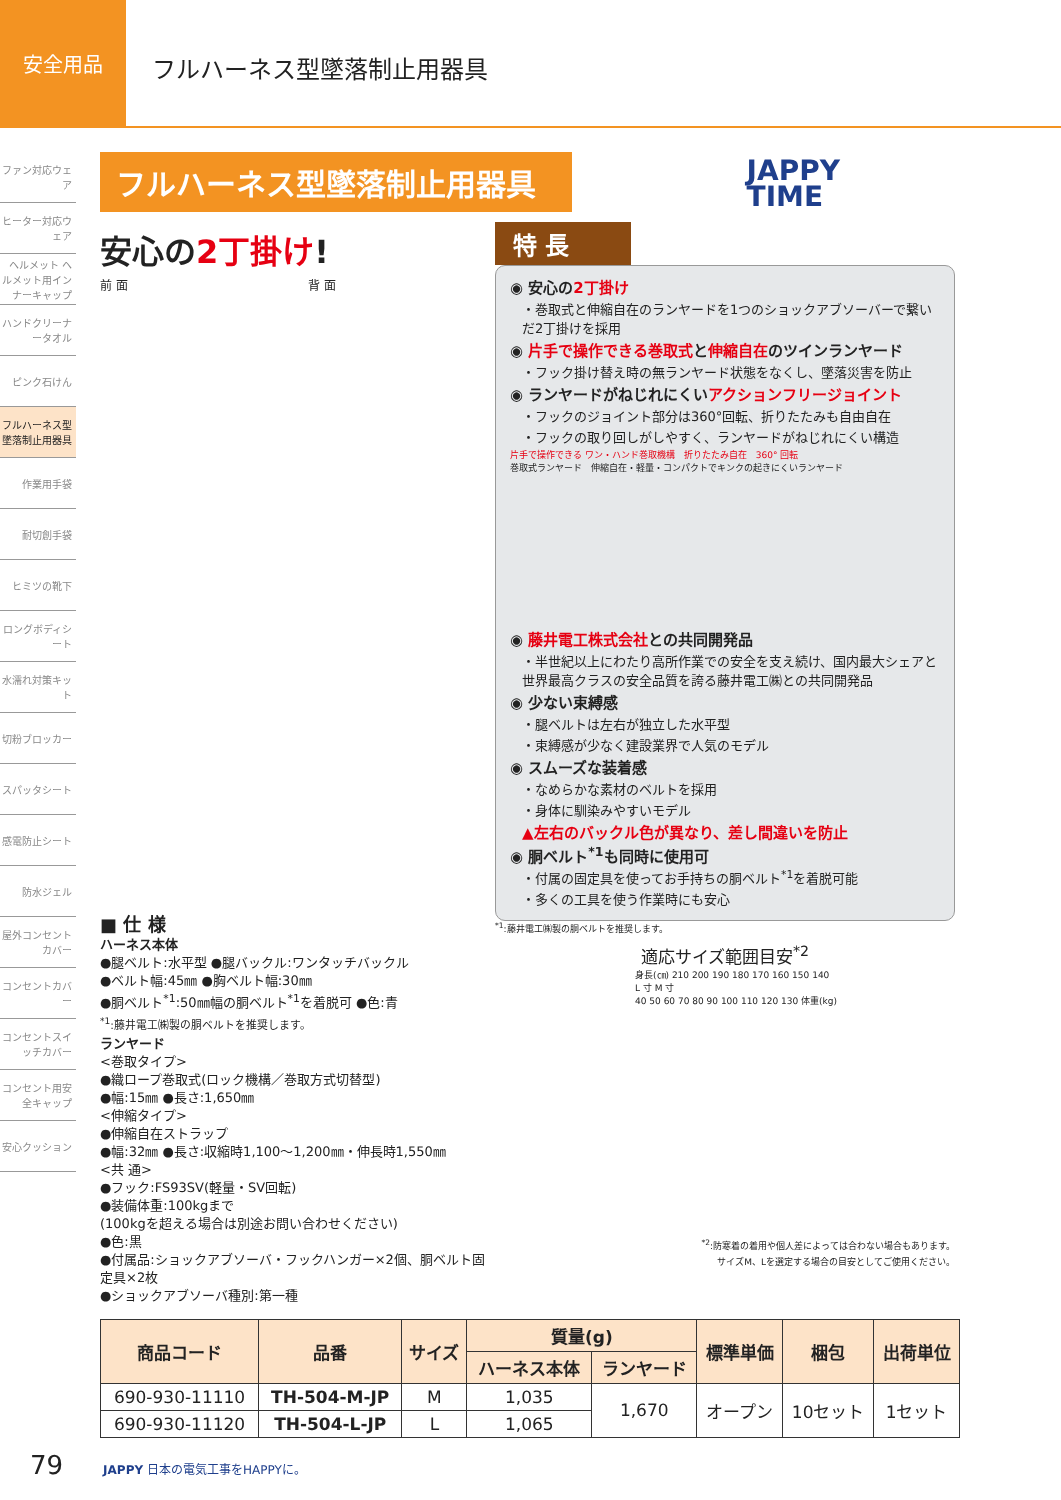安全用品
フルハーネス型墜落制止用器具
ファン対応ウェア
ヒーター対応ウェア
ヘルメット ヘルメット用インナーキャップ
ハンドクリーナータオル
ピンク石けん
フルハーネス型墜落制止用器具
作業用手袋
耐切創手袋
ヒミツの靴下
ロングボディシート
水濡れ対策キット
切粉ブロッカー
スパッタシート
感電防止シート
防水ジェル
屋外コンセントカバー
コンセントカバー
コンセントスイッチカバー
コンセント用安全キャップ
安心クッション
フルハーネス型墜落制止用器具
JAPPY
TIME
安心の2丁掛け!
前 面　　　　　　　　　　　　　　　背 面
■ 仕 様
ハーネス本体
●腿ベルト:水平型 ●腿バックル:ワンタッチバックル
●ベルト幅:45㎜ ●胸ベルト幅:30㎜
●胴ベルト<sup>*1</sup>:50㎜幅の胴ベルト<sup>*1</sup>を着脱可 ●色:青
<sup>*1</sup>:藤井電工㈱製の胴ベルトを推奨します。
ランヤード
<巻取タイプ>
●織ロープ巻取式(ロック機構／巻取方式切替型)
●幅:15㎜ ●長さ:1,650㎜
<伸縮タイプ>
●伸縮自在ストラップ
●幅:32㎜ ●長さ:収縮時1,100～1,200㎜・伸長時1,550㎜
<共 通>
●フック:FS93SV(軽量・SV回転)
●装備体重:100kgまで
(100kgを超える場合は別途お問い合わせください)
●色:黒
●付属品:ショックアブソーバ・フックハンガー×2個、胴ベルト固定具×2枚
●ショックアブソーバ種別:第一種
特 長
◉ 安心の2丁掛け
・巻取式と伸縮自在のランヤードを1つのショックアブソーバーで繋いだ2丁掛けを採用
◉ 片手で操作できる巻取式と伸縮自在のツインランヤード
・フック掛け替え時の無ランヤード状態をなくし、墜落災害を防止
◉ ランヤードがねじれにくいアクションフリージョイント
・フックのジョイント部分は360°回転、折りたたみも自由自在
・フックの取り回しがしやすく、ランヤードがねじれにくい構造
片手で操作できる ワン・ハンド巻取機構　折りたたみ自在　360° 回転
巻取式ランヤード　伸縮自在・軽量・コンパクトでキンクの起きにくいランヤード
◉ 藤井電工株式会社との共同開発品
・半世紀以上にわたり高所作業での安全を支え続け、国内最大シェアと世界最高クラスの安全品質を誇る藤井電工㈱との共同開発品
◉ 少ない束縛感
・腿ベルトは左右が独立した水平型
・束縛感が少なく建設業界で人気のモデル
◉ スムーズな装着感
・なめらかな素材のベルトを採用
・身体に馴染みやすいモデル
▲左右のバックル色が異なり、差し間違いを防止
◉ 胴ベルト<sup>*1</sup>も同時に使用可
・付属の固定具を使ってお手持ちの胴ベルト<sup>*1</sup>を着脱可能
・多くの工具を使う作業時にも安心
<sup>*1</sup>:藤井電工㈱製の胴ベルトを推奨します。
適応サイズ範囲目安<sup>*2</sup>
身長(㎝) 210 200 190 180 170 160 150 140
L 寸 M 寸
40 50 60 70 80 90 100 110 120 130 体重(kg)
<sup>*2</sup>:防寒着の着用や個人差によっては合わない場合もあります。
サイズM、Lを選定する場合の目安としてご使用ください。
| 商品コード | 品番 | サイズ | 質量(g) | | 標準単価 | 梱包 | 出荷単位 |
| --- | --- | --- | --- | --- | --- | --- | --- |
| | | | ハーネス本体 | ランヤード | | | |
| 690-930-11110 | TH-504-M-JP | M | 1,035 | 1,670 | オープン | 10セット | 1セット |
| 690-930-11120 | TH-504-L-JP | L | 1,065 | | | | |
79 JAPPY 日本の電気工事をHAPPYに。